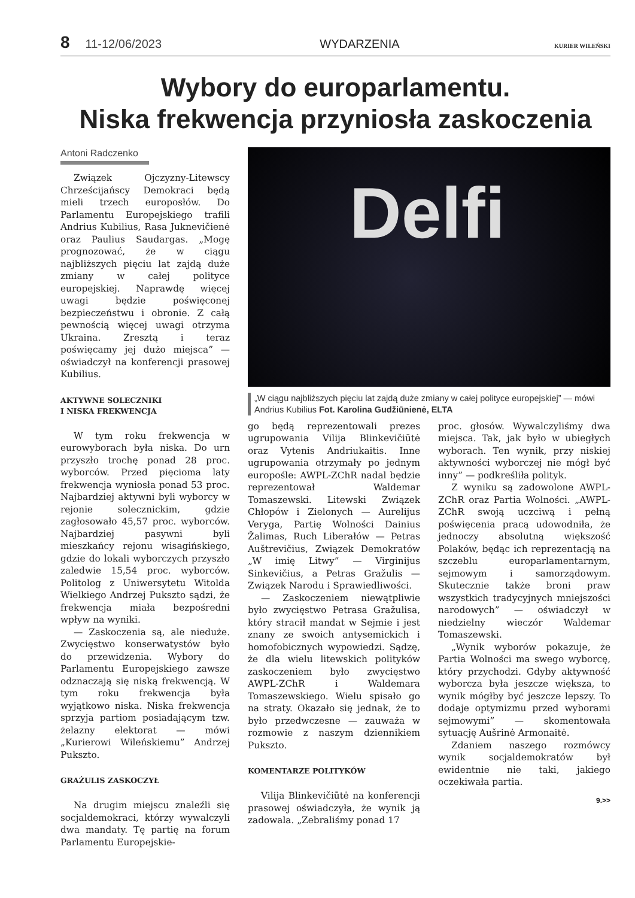8 11-12/06/2023 WYDARZENIA KURIER WILEŃSKI
Wybory do europarlamentu.
Niska frekwencja przyniosła zaskoczenia
Antoni Radczenko
Związek Ojczyzny-Litewscy Chrześcijańscy Demokraci będą mieli trzech europosłów. Do Parlamentu Europejskiego trafili Andrius Kubilius, Rasa Juknevičienė oraz Paulius Saudargas. „Mogę prognozować, że w ciągu najbliższych pięciu lat zajdą duże zmiany w całej polityce europejskiej. Naprawdę więcej uwagi będzie poświęconej bezpieczeństwu i obronie. Z całą pewnością więcej uwagi otrzyma Ukraina. Zresztą i teraz poświęcamy jej dużo miejsca” — oświadczył na konferencji prasowej Kubilius.
AKTYWNE SOLECZNIKI
I NISKA FREKWENCJA
W tym roku frekwencja w eurowyborach była niska. Do urn przyszło trochę ponad 28 proc. wyborców. Przed pięcioma laty frekwencja wyniosła ponad 53 proc. Najbardziej aktywni byli wyborcy w rejonie solecznickim, gdzie zagłosowało 45,57 proc. wyborców. Najbardziej pasywni byli mieszkańcy rejonu wisagińskiego, gdzie do lokali wyborczych przyszło zaledwie 15,54 proc. wyborców. Politolog z Uniwersytetu Witolda Wielkiego Andrzej Pukszto sądzi, że frekwencja miała bezpośredni wpływ na wyniki.
— Zaskoczenia są, ale nieduże. Zwycięstwo konserwatystów było do przewidzenia. Wybory do Parlamentu Europejskiego zawsze odznaczają się niską frekwencją. W tym roku frekwencja była wyjątkowo niska. Niska frekwencja sprzyja partiom posiadającym tzw. żelazny elektorat — mówi „Kurierowi Wileńskiemu” Andrzej Pukszto.
GRAŻULIS ZASKOCZYŁ
Na drugim miejscu znaleźli się socjaldemokraci, którzy wywalczyli dwa mandaty. Tę partię na forum Parlamentu Europejskie-
Delfi
„W ciągu najbliższych pięciu lat zajdą duże zmiany w całej polityce europejskiej” — mówi Andrius Kubilius Fot. Karolina Gudžiūnienė, ELTA
go będą reprezentowali prezes ugrupowania Vilija Blinkevičiūtė oraz Vytenis Andriukaitis. Inne ugrupowania otrzymały po jednym europośle: AWPL-ZChR nadal będzie reprezentował Waldemar Tomaszewski. Litewski Związek Chłopów i Zielonych — Aurelijus Veryga, Partię Wolności Dainius Žalimas, Ruch Liberałów — Petras Auštrevičius, Związek Demokratów „W imię Litwy” — Virginijus Sinkevičius, a Petras Gražulis — Związek Narodu i Sprawiedliwości.
— Zaskoczeniem niewątpliwie było zwycięstwo Petrasa Gražulisa, który stracił mandat w Sejmie i jest znany ze swoich antysemickich i homofobicznych wypowiedzi. Sądzę, że dla wielu litewskich polityków zaskoczeniem było zwycięstwo AWPL-ZChR i Waldemara Tomaszewskiego. Wielu spisało go na straty. Okazało się jednak, że to było przedwczesne — zauważa w rozmowie z naszym dziennikiem Pukszto.
KOMENTARZE POLITYKÓW
Vilija Blinkevičiūtė na konferencji prasowej oświadczyła, że wynik ją zadowala. „Zebraliśmy ponad 17
proc. głosów. Wywalczyliśmy dwa miejsca. Tak, jak było w ubiegłych wyborach. Ten wynik, przy niskiej aktywności wyborczej nie mógł być inny” — podkreśliła polityk.
Z wyniku są zadowolone AWPL-ZChR oraz Partia Wolności. „AWPL-ZChR swoją uczciwą i pełną poświęcenia pracą udowodniła, że jednoczy absolutną większość Polaków, będąc ich reprezentacją na szczeblu europarlamentarnym, sejmowym i samorządowym. Skutecznie także broni praw wszystkich tradycyjnych mniejszości narodowych” — oświadczył w niedzielny wieczór Waldemar Tomaszewski.
„Wynik wyborów pokazuje, że Partia Wolności ma swego wyborcę, który przychodzi. Gdyby aktywność wyborcza była jeszcze większa, to wynik mógłby być jeszcze lepszy. To dodaje optymizmu przed wyborami sejmowymi” — skomentowała sytuację Aušrinė Armonaitė.
Zdaniem naszego rozmówcy wynik socjaldemokratów był ewidentnie nie taki, jakiego oczekiwała partia.
9.>>